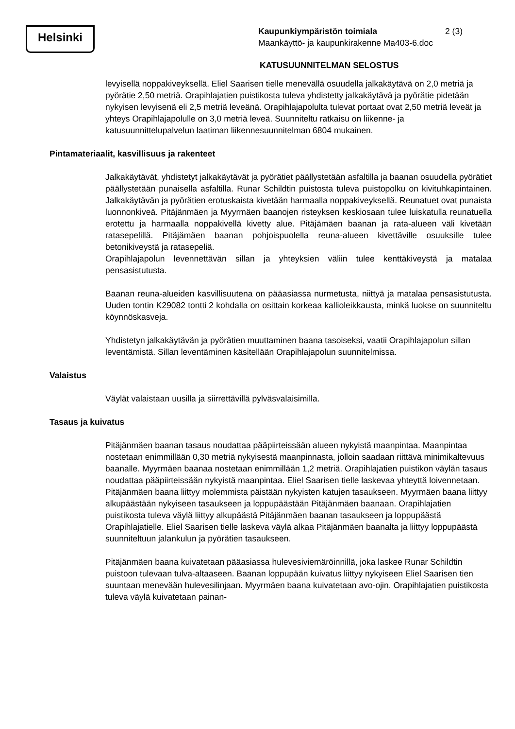Helsinki
Kaupunkiympäristön toimiala 2 (3)
Maankäyttö- ja kaupunkirakenne Ma403-6.doc
KATUSUUNNITELMAN SELOSTUS
levyisellä noppakiveyksellä. Eliel Saarisen tielle menevällä osuudella jalkakäytävä on 2,0 metriä ja pyörätie 2,50 metriä. Orapihlajatien puistikosta tuleva yhdistetty jalkakäytävä ja pyörätie pidetään nykyisen levyisenä eli 2,5 metriä leveänä. Orapihlajapolulta tulevat portaat ovat 2,50 metriä leveät ja yhteys Orapihlajapolulle on 3,0 metriä leveä. Suunniteltu ratkaisu on liikenne- ja katusuunnittelupalvelun laatiman liikennesuunnitelman 6804 mukainen.
Pintamateriaalit, kasvillisuus ja rakenteet
Jalkakäytävät, yhdistetyt jalkakäytävät ja pyörätiet päällystetään asfaltilla ja baanan osuudella pyörätiet päällystetään punaisella asfaltilla. Runar Schildtin puistosta tuleva puistopolku on kivituhkapintainen. Jalkakäytävän ja pyörätien erotuskaista kivetään harmaalla noppakiveyksellä. Reunatuet ovat punaista luonnonkiveä. Pitäjänmäen ja Myyrmäen baanojen risteyksen keskiosaan tulee luiskatulla reunatuella erotettu ja harmaalla noppakivellä kivetty alue. Pitäjämäen baanan ja rata-alueen väli kivetään ratasepelillä. Pitäjämäen baanan pohjoispuolella reuna-alueen kivettäville osuuksille tulee betonikiveystä ja ratasepeliä.
Orapihlajapolun levennettävän sillan ja yhteyksien väliin tulee kenttäkiveystä ja matalaa pensasistutusta.
Baanan reuna-alueiden kasvillisuutena on pääasiassa nurmetusta, niittyä ja matalaa pensasistutusta. Uuden tontin K29082 tontti 2 kohdalla on osittain korkeaa kallioleikkausta, minkä luokse on suunniteltu köynnöskasveja.
Yhdistetyn jalkakäytävän ja pyörätien muuttaminen baana tasoiseksi, vaatii Orapihlajapolun sillan leventämistä. Sillan leventäminen käsitellään Orapihlajapolun suunnitelmissa.
Valaistus
Väylät valaistaan uusilla ja siirrettävillä pylväsvalaisimilla.
Tasaus ja kuivatus
Pitäjänmäen baanan tasaus noudattaa pääpiirteissään alueen nykyistä maanpintaa. Maanpintaa nostetaan enimmillään 0,30 metriä nykyisestä maanpinnasta, jolloin saadaan riittävä minimikaltevuus baanalle. Myyrmäen baanaa nostetaan enimmillään 1,2 metriä. Orapihlajatien puistikon väylän tasaus noudattaa pääpiirteissään nykyistä maanpintaa. Eliel Saarisen tielle laskevaa yhteyttä loivennetaan. Pitäjänmäen baana liittyy molemmista päistään nykyisten katujen tasaukseen. Myyrmäen baana liittyy alkupäästään nykyiseen tasaukseen ja loppupäästään Pitäjänmäen baanaan. Orapihlajatien puistikosta tuleva väylä liittyy alkupäästä Pitäjänmäen baanan tasaukseen ja loppupäästä Orapihlajatielle. Eliel Saarisen tielle laskeva väylä alkaa Pitäjänmäen baanalta ja liittyy loppupäästä suunniteltuun jalankulun ja pyörätien tasaukseen.
Pitäjänmäen baana kuivatetaan pääasiassa hulevesiviemäröinnillä, joka laskee Runar Schildtin puistoon tulevaan tulva-altaaseen. Baanan loppupään kuivatus liittyy nykyiseen Eliel Saarisen tien suuntaan menevään hulevesilinjaan. Myyrmäen baana kuivatetaan avo-ojin. Orapihlajatien puistikosta tuleva väylä kuivatetaan painan-